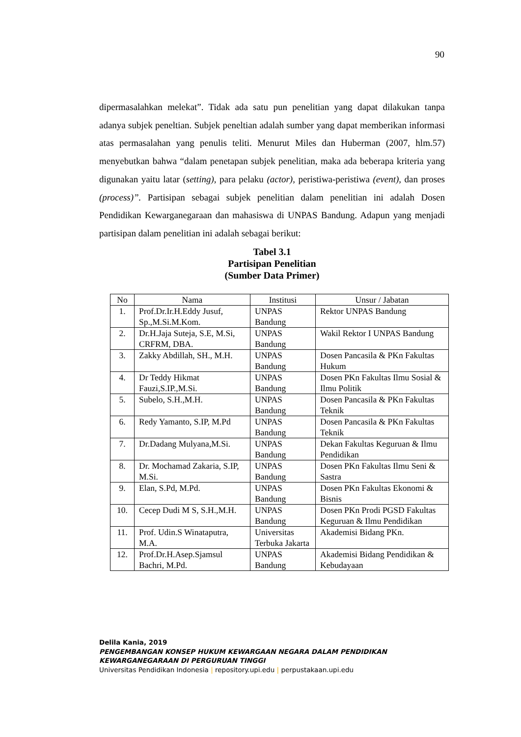90
dipermasalahkan melekat”. Tidak ada satu pun penelitian yang dapat dilakukan tanpa adanya subjek peneltian. Subjek peneltian adalah sumber yang dapat memberikan informasi atas permasalahan yang penulis teliti. Menurut Miles dan Huberman (2007, hlm.57) menyebutkan bahwa “dalam penetapan subjek penelitian, maka ada beberapa kriteria yang digunakan yaitu latar (setting), para pelaku (actor), peristiwa-peristiwa (event), dan proses (process)”. Partisipan sebagai subjek penelitian dalam penelitian ini adalah Dosen Pendidikan Kewarganegaraan dan mahasiswa di UNPAS Bandung. Adapun yang menjadi partisipan dalam penelitian ini adalah sebagai berikut:
Tabel 3.1
Partisipan Penelitian
(Sumber Data Primer)
| No | Nama | Institusi | Unsur / Jabatan |
| --- | --- | --- | --- |
| 1. | Prof.Dr.Ir.H.Eddy Jusuf, Sp.,M.Si.M.Kom. | UNPAS Bandung | Rektor UNPAS Bandung |
| 2. | Dr.H.Jaja Suteja, S.E, M.Si, CRFRM, DBA. | UNPAS Bandung | Wakil Rektor I UNPAS Bandung |
| 3. | Zakky Abdillah, SH., M.H. | UNPAS Bandung | Dosen Pancasila & PKn Fakultas Hukum |
| 4. | Dr Teddy Hikmat Fauzi,S.IP.,M.Si. | UNPAS Bandung | Dosen PKn Fakultas Ilmu Sosial & Ilmu Politik |
| 5. | Subelo, S.H.,M.H. | UNPAS Bandung | Dosen Pancasila & PKn Fakultas Teknik |
| 6. | Redy Yamanto, S.IP, M.Pd | UNPAS Bandung | Dosen Pancasila & PKn Fakultas Teknik |
| 7. | Dr.Dadang Mulyana,M.Si. | UNPAS Bandung | Dekan Fakultas Keguruan & Ilmu Pendidikan |
| 8. | Dr. Mochamad Zakaria, S.IP, M.Si. | UNPAS Bandung | Dosen PKn Fakultas Ilmu Seni & Sastra |
| 9. | Elan, S.Pd, M.Pd. | UNPAS Bandung | Dosen PKn Fakultas Ekonomi & Bisnis |
| 10. | Cecep Dudi M S, S.H.,M.H. | UNPAS Bandung | Dosen PKn Prodi PGSD Fakultas Keguruan & Ilmu Pendidikan |
| 11. | Prof. Udin.S Winataputra, M.A. | Universitas Terbuka Jakarta | Akademisi Bidang PKn. |
| 12. | Prof.Dr.H.Asep.Sjamsul Bachri, M.Pd. | UNPAS Bandung | Akademisi Bidang Pendidikan & Kebudayaan |
Delila Kania, 2019
PENGEMBANGAN KONSEP HUKUM KEWARGAAN NEGARA DALAM PENDIDIKAN
KEWARGANEGARAAN DI PERGURUAN TINGGI
Universitas Pendidikan Indonesia | repository.upi.edu | perpustakaan.upi.edu